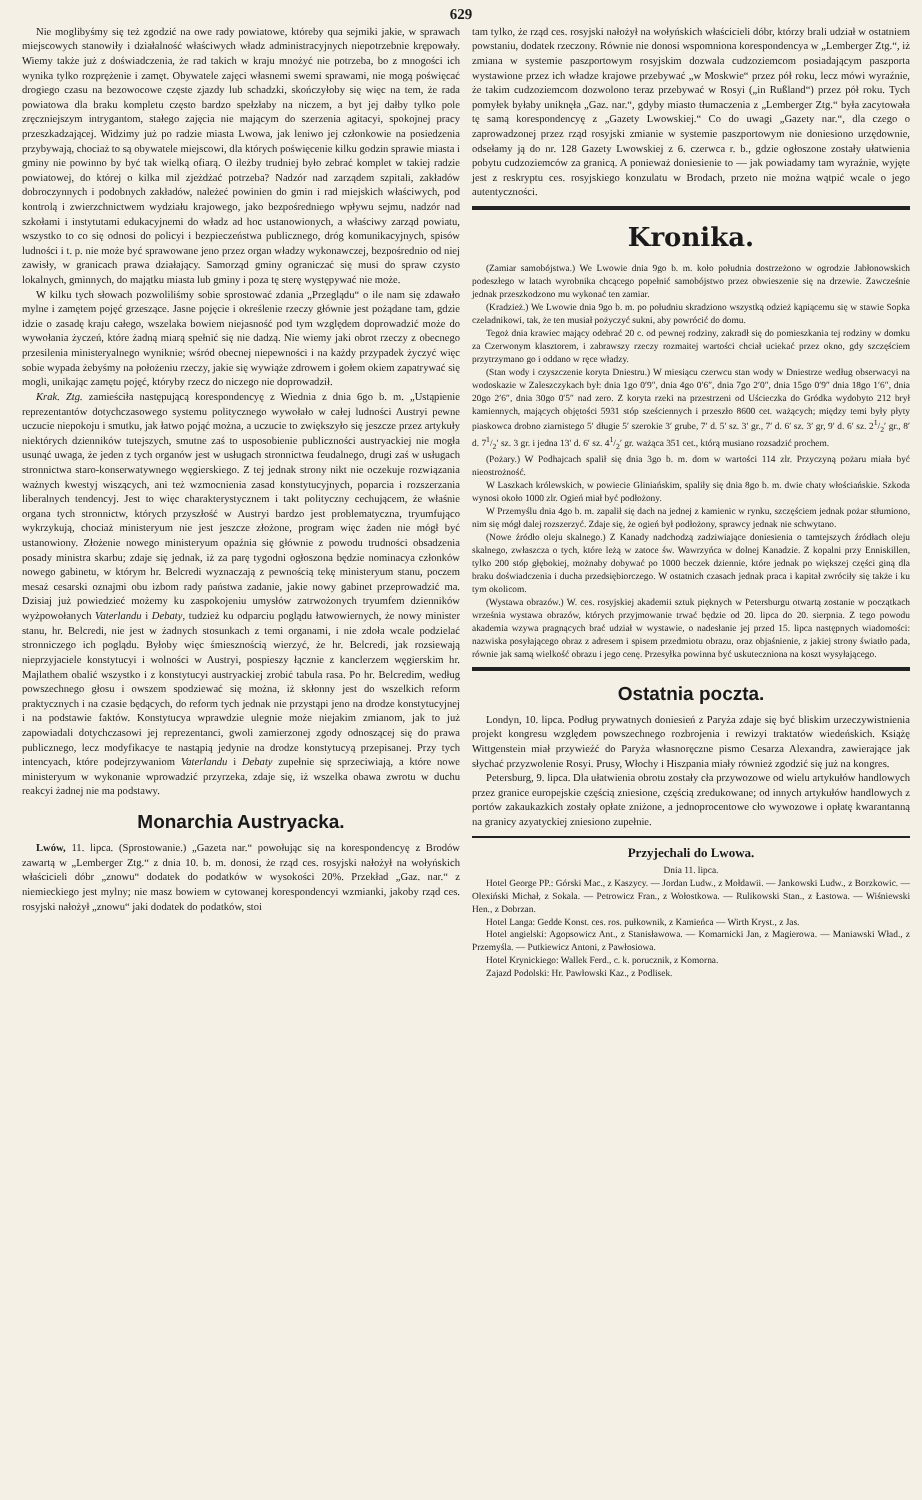629
Nie moglibyśmy się też zgodzić na owe rady powiatowe, któreby qua sejmiki jakie, w sprawach miejscowych stanowiły i działalność właściwych władz administracyjnych niepotrzebnie krępowały. Wiemy także już z doświadczenia, że rad takich w kraju mnożyć nie potrzeba, bo z mnogości ich wynika tylko rozprężenie i zamęt. Obywatele zajęci własnemi swemi sprawami, nie mogą poświęcać drogiego czasu na bezowocowe częste zjazdy lub schadzki, skończyłoby się więc na tem, że rada powiatowa dla braku kompletu często bardzo spełzłaby na niczem, a byt jej dałby tylko pole zręczniejszym intrygantom, stałego zajęcia nie mającym do szerzenia agitacyi, spokojnej pracy przeszkadzającej. Widzimy już po radzie miasta Lwowa, jak leniwo jej członkowie na posiedzenia przybywają, chociaż to są obywatele miejscowi, dla których poświęcenie kilku godzin sprawie miasta i gminy nie powinno by być tak wielką ofiarą. O ileżby trudniej było zebrać komplet w takiej radzie powiatowej, do której o kilka mil zjeżdżać potrzeba? Nadzór nad zarządem szpitali, zakładów dobroczynnych i podobnych zakładów, należeć powinien do gmin i rad miejskich właściwych, pod kontrolą i zwierzchnictwem wydziału krajowego, jako bezpośredniego wpływu sejmu, nadzór nad szkołami i instytutami edukacyjnemi do władz ad hoc ustanowionych, a właściwy zarząd powiatu, wszystko to co się odnosi do policyi i bezpieczeństwa publicznego, dróg komunikacyjnych, spisów ludności i t. p. nie może być sprawowane jeno przez organ władzy wykonawczej, bezpośrednio od niej zawisły, w granicach prawa działający. Samorząd gminy ograniczać się musi do spraw czysto lokalnych, gminnych, do majątku miasta lub gminy i poza tę sterę występywać nie może.
W kilku tych słowach pozwoliliśmy sobie sprostować zdania „Przeglądu“ o ile nam się zdawało mylne i zamętem pojęć grzeszące. Jasne pojęcie i określenie rzeczy głównie jest pożądane tam, gdzie idzie o zasadę kraju całego, wszelaka bowiem niejasność pod tym względem doprowadzić może do wywołania życzeń, które żadną miarą spełnić się nie dadzą. Nie wiemy jaki obrot rzeczy z obecnego przesilenia ministeryalnego wyniknie; wśród obecnej niepewności i na każdy przypadek życzyć więc sobie wypada żebyśmy na położeniu rzeczy, jakie się wywiąże zdrowem i gołem okiem zapatrywać się mogli, unikając zamętu pojęć, któryby rzecz do niczego nie doprowadził.
Krak. Ztg. zamieściła następującą korespondencyę z Wiednia z dnia 6go b. m. „Ustąpienie reprezentantów dotychczasowego systemu politycznego wywołało w całej ludności Austryi pewne uczucie niepokoju i smutku, jak łatwo pojąć można, a uczucie to zwiększyło się jeszcze przez artykuły niektórych dzienników tutejszych, smutne zaś to usposobienie publiczności austryackiej nie mogła usunąć uwaga, że jeden z tych organów jest w usługach stronnictwa feudalnego, drugi zaś w usługach stronnictwa staro-konserwatywnego węgierskiego. Z tej jednak strony nikt nie oczekuje rozwiązania ważnych kwestyj wiszących, ani też wzmocnienia zasad konstytucyjnych, poparcia i rozszerzania liberalnych tendencyj. Jest to więc charakterystycznem i takt polityczny cechującem, że właśnie organa tych stronnictw, których przyszłość w Austryi bardzo jest problematyczna, tryumfująco wykrzykują, chociaż ministeryum nie jest jeszcze złożone, program więc żaden nie mógł być ustanowiony. Złożenie nowego ministeryum opaźnia się głównie z powodu trudności obsadzenia posady ministra skarbu; zdaje się jednak, iż za parę tygodni ogłoszona będzie nominacya członków nowego gabinetu, w którym hr. Belcredi wyznaczają z pewnością tekę ministeryum stanu, poczem mesaż cesarski oznajmi obu izbom rady państwa zadanie, jakie nowy gabinet przeprowadzić ma. Dzisiaj już powiedzieć możemy ku zaspokojeniu umysłów zatrwożonych tryumfem dzienników wyżpowołanych Vaterlandu i Debaty, tudzież ku odparciu poglądu łatwowiernych, że nowy minister stanu, hr. Belcredi, nie jest w żadnych stosunkach z temi organami, i nie zdoła wcale podzielać stronniczego ich poglądu. Byłoby więc śmiesznością wierzyć, że hr. Belcredi, jak rozsiewają nieprzyjaciele konstytucyi i wolności w Austryi, pospieszy łącznie z kanclerzem węgierskim hr. Majlathem obalić wszystko i z konstytucyi austryackiej zrobić tabula rasa. Po hr. Belcredim, według powszechnego głosu i owszem spodziewać się można, iż skłonny jest do wszelkich reform praktycznych i na czasie będących, do reform tych jednak nie przystąpi jeno na drodze konstytucyjnej i na podstawie faktów. Konstytucya wprawdzie ulegnie może niejakim zmianom, jak to już zapowiadali dotychczasowi jej reprezentanci, gwoli zamierzonej zgody odnoszącej się do prawa publicznego, lecz modyfikacye te nastąpią jedynie na drodze konstytucyą przepisanej. Przy tych intencyach, które podejrzywaniom Vaterlandu i Debaty zupełnie się sprzeciwiają, a które nowe ministeryum w wykonanie wprowadzić przyrzeka, zdaje się, iż wszelka obawa zwrotu w duchu reakcyi żadnej nie ma podstawy.
Monarchia Austryacka.
Lwów, 11. lipca. (Sprostowanie.) „Gazeta nar.“ powołując się na korespondencyę z Brodów zawartą w „Lemberger Ztg.“ z dnia 10. b. m. donosi, że rząd ces. rosyjski nałożył na wołyńskich właścicieli dóbr „znowu“ dodatek do podatków w wysokości 20%. Przekład „Gaz. nar.“ z niemieckiego jest mylny; nie masz bowiem w cytowanej korespondencyi wzmianki, jakoby rząd ces. rosyjski nałożył „znowu“ jaki dodatek do podatków, stoi
tam tylko, że rząd ces. rosyjski nałożył na wołyńskich właścicieli dóbr, którzy brali udział w ostatniem powstaniu, dodatek rzeczony. Równie nie donosi wspomniona korespondencya w „Lemberger Ztg.“, iż zmiana w systemie paszportowym rosyjskim dozwala cudzoziemcom posiadającym paszporta wystawione przez ich władze krajowe przebywać „w Moskwie“ przez pół roku, lecz mówi wyraźnie, że takim cudzoziemcom dozwolono teraz przebywać w Rosyi („in Rußland“) przez pół roku. Tych pomyłek byłaby uniknęła „Gaz. nar.“, gdyby miasto tłumaczenia z „Lemberger Ztg.“ była zacytowała tę samą korespondencyę z „Gazety Lwowskiej.“ Co do uwagi „Gazety nar.“, dla czego o zaprowadzonej przez rząd rosyjski zmianie w systemie paszportowym nie doniesiono urzędownie, odsełamy ją do nr. 128 Gazety Lwowskiej z 6. czerwca r. b., gdzie ogłoszone zostały ułatwienia pobytu cudzoziemców za granicą. A ponieważ doniesienie to — jak powiadamy tam wyraźnie, wyjęte jest z reskryptu ces. rosyjskiego konzulatu w Brodach, przeto nie można wątpić wcale o jego autentyczności.
Kronika.
(Zamiar samobójstwa.) We Lwowie dnia 9go b. m. koło południa dostrzeżono w ogrodzie Jabłonowskich podeszłego w latach wyrobnika chcącego popełnić samobójstwo przez obwieszenie się na drzewie. Zawcześnie jednak przeszkodzono mu wykonać ten zamiar.
(Kradzież.) We Lwowie dnia 9go b. m. po południu skradziono wszystką odzież kąpiącemu się w stawie Sopka czeladnikowi, tak, że ten musiał pożyczyć sukni, aby powrócić do domu.
Tegoż dnia krawiec mający odebrać 20 c. od pewnej rodziny, zakradł się do pomieszkania tej rodziny w domku za Czerwonym klasztorem, i zabrawszy rzeczy rozmaitej wartości chciał uciekać przez okno, gdy szczęściem przytrzymano go i oddano w ręce władzy.
(Stan wody i czyszczenie koryta Dniestru.) W miesiącu czerwcu stan wody w Dniestrze według obserwacyi na wodoskazie w Zaleszczykach był: dnia 1go 0′9″, dnia 4go 0′6″, dnia 7go 2′0″, dnia 15go 0′9″ dnia 18go 1′6″, dnia 20go 2′6″, dnia 30go 0′5″ nad zero. Z koryta rzeki na przestrzeni od Uścieczka do Gródka wydobyto 212 brył kamiennych, mających objętości 5931 stóp sześciennych i przeszło 8600 cet. ważących; między temi były płyty piaskowca drobno ziarnistego 5′ długie 5′ szerokie 3′ grube, 7′ d. 5′ sz. 3′ gr., 7′ d. 6′ sz. 3′ gr, 9′ d. 6′ sz. 21/2′ gr., 8′ d. 71/2′ sz. 3 gr. i jedna 13′ d. 6′ sz. 41/2′ gr. ważąca 351 cet., którą musiano rozsadzić prochem.
(Pożary.) W Podhajcach spalił się dnia 3go b. m. dom w wartości 114 zlr. Przyczyną pożaru miała być nieostrożność.
W Laszkach królewskich, w powiecie Gliniańskim, spaliły się dnia 8go b. m. dwie chaty włościańskie. Szkoda wynosi około 1000 zlr. Ogień miał być podłożony.
W Przemyślu dnia 4go b. m. zapalił się dach na jednej z kamienic w rynku, szczęściem jednak pożar stłumiono, nim się mógł dalej rozszerzyć. Zdaje się, że ogień był podłożony, sprawcy jednak nie schwytano.
(Nowe źródło oleju skalnego.) Z Kanady nadchodzą zadziwiające doniesienia o tamtejszych źródłach oleju skalnego, zwłaszcza o tych, które leżą w zatoce św. Wawrzyńca w dolnej Kanadzie. Z kopalni przy Enniskillen, tylko 200 stóp głębokiej, możnaby dobywać po 1000 beczek dziennie, które jednak po większej części giną dla braku doświadczenia i ducha przedsiębiorczego. W ostatnich czasach jednak praca i kapitał zwróciły się także i ku tym okolicom.
(Wystawa obrazów.) W. ces. rosyjskiej akademii sztuk pięknych w Petersburgu otwartą zostanie w początkach września wystawa obrazów, których przyjmowanie trwać będzie od 20. lipca do 20. sierpnia. Z tego powodu akademia wzywa pragnących brać udział w wystawie, o nadesłanie jej przed 15. lipca następnych wiadomości: nazwiska posyłającego obraz z adresem i spisem przedmiotu obrazu, oraz objaśnienie, z jakiej strony światło pada, równie jak samą wielkość obrazu i jego cenę. Przesyłka powinna być uskuteczniona na koszt wysyłającego.
Ostatnia poczta.
Londyn, 10. lipca. Podług prywatnych doniesień z Paryża zdaje się być bliskim urzeczywistnienia projekt kongresu względem powszechnego rozbrojenia i rewizyi traktatów wiedeńskich. Książę Wittgenstein miał przywieźć do Paryża własnoręczne pismo Cesarza Alexandra, zawierające jak słychać przyzwolenie Rosyi. Prusy, Włochy i Hiszpania miały również zgodzić się już na kongres.
Petersburg, 9. lipca. Dla ułatwienia obrotu zostały cła przywozowe od wielu artykułów handlowych przez granice europejskie częścią zniesione, częścią zredukowane; od innych artykułów handlowych z portów zakaukazkich zostały opłate zniżone, a jednoprocentowe cło wywozowe i opłatę kwarantanną na granicy azyatyckiej zniesiono zupełnie.
Przyjechali do Lwowa.
Dnia 11. lipca.
Hotel George PP.: Górski Mac., z Kaszycy. — Jordan Ludw., z Mołdawii. — Jankowski Ludw., z Borzkowic. — Olexiński Michał, z Sokala. — Petrowicz Fran., z Wołostkowa. — Rulikowski Stan., z Łastowa. — Wiśniewski Hen., z Dobrzan.
Hotel Langa: Gedde Konst. ces. ros. pułkownik, z Kamieńca — Wirth Kryst., z Jas.
Hotel angielski: Agopsowicz Ant., z Stanisławowa. — Komarnicki Jan, z Magierowa. — Maniawski Wład., z Przemyśla. — Putkiewicz Antoni, z Pawłosiowa.
Hotel Krynickiego: Wallek Ferd., c. k. porucznik, z Komorna.
Zajazd Podolski: Hr. Pawłowski Kaz., z Podlisek.